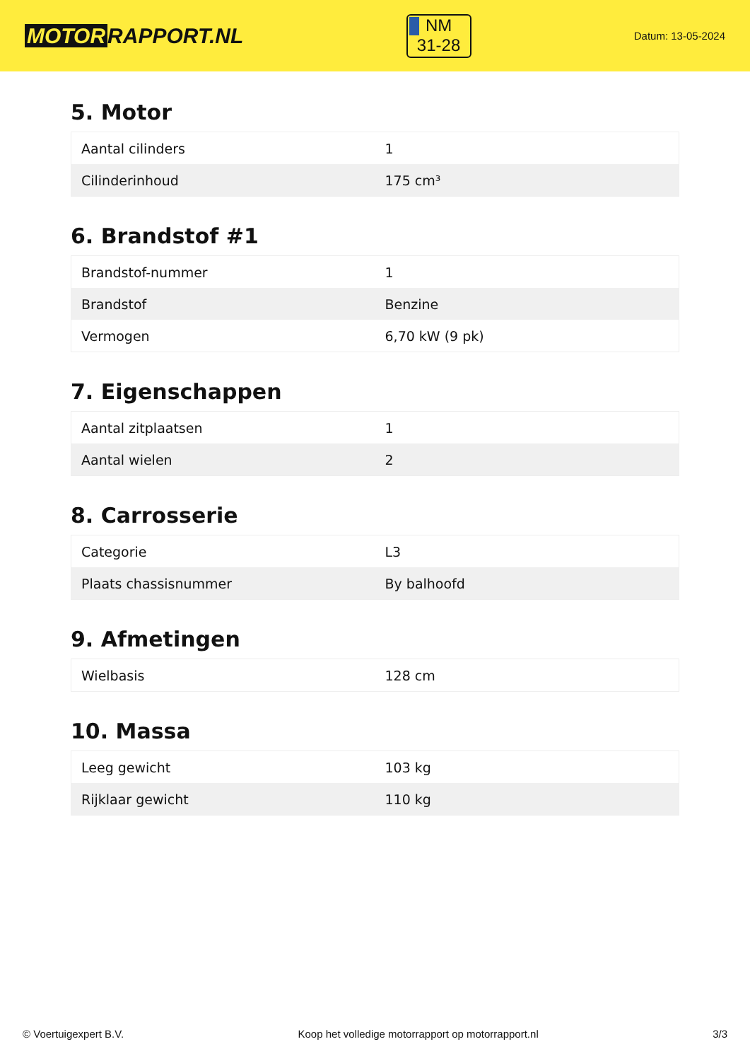MOTOR RAPPORT.NL
NM
31-28
Datum: 13-05-2024
5. Motor
| Aantal cilinders | 1 |
| Cilinderinhoud | 175 cm³ |
6. Brandstof #1
| Brandstof-nummer | 1 |
| Brandstof | Benzine |
| Vermogen | 6,70 kW (9 pk) |
7. Eigenschappen
| Aantal zitplaatsen | 1 |
| Aantal wielen | 2 |
8. Carrosserie
| Categorie | L3 |
| Plaats chassisnummer | By balhoofd |
9. Afmetingen
| Wielbasis | 128 cm |
10. Massa
| Leeg gewicht | 103 kg |
| Rijklaar gewicht | 110 kg |
© Voertuigexpert B.V. Koop het volledige motorrapport op motorrapport.nl 3/3